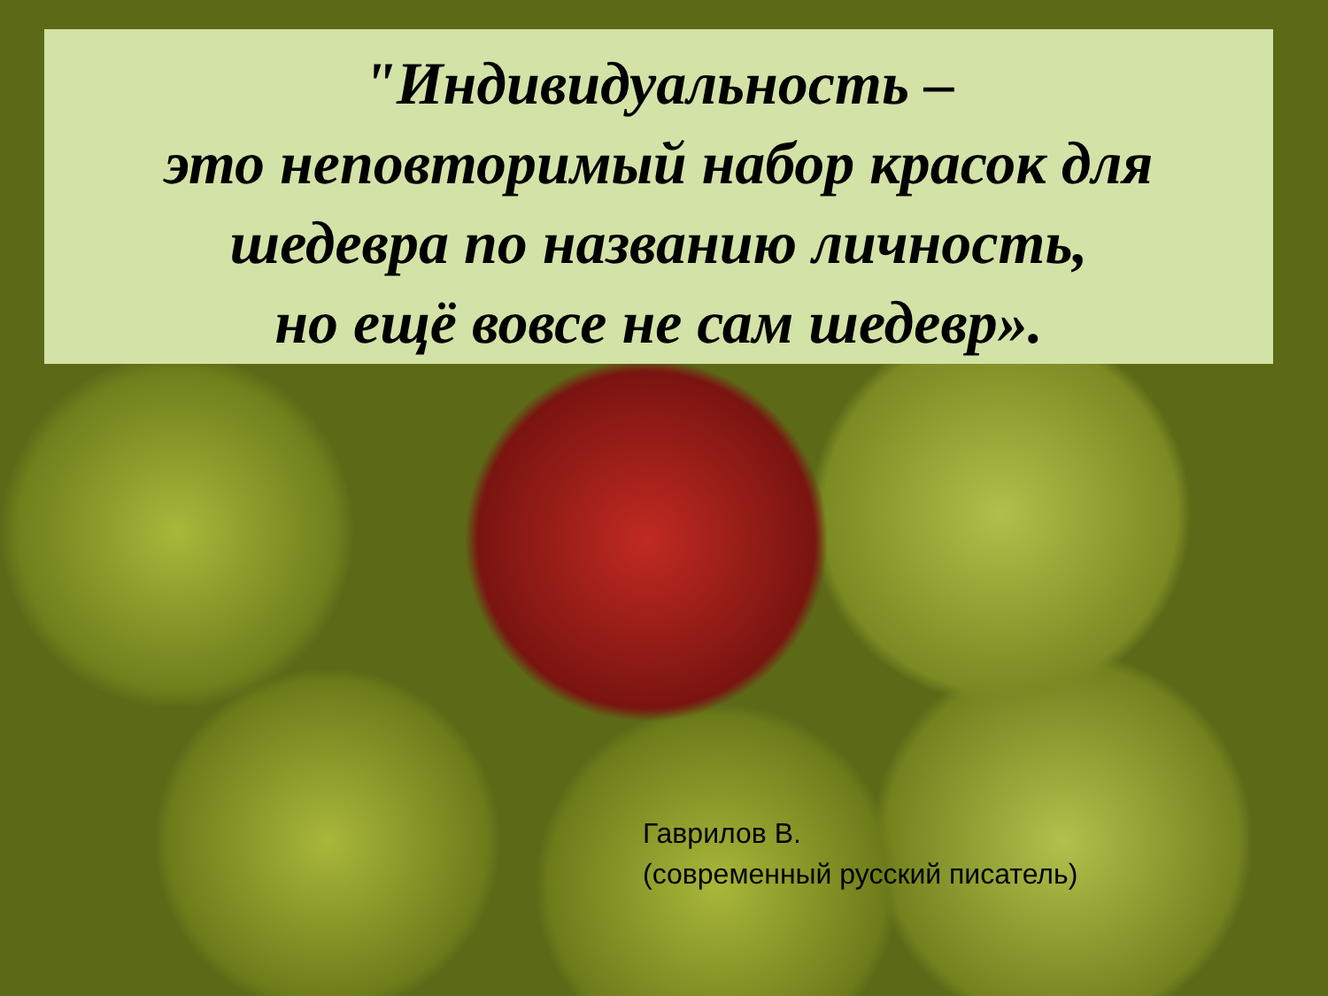"Индивидуальность –
это неповторимый набор красок для
шедевра по названию личность,
но ещё вовсе не сам шедевр».
Гаврилов В.
(современный русский писатель)